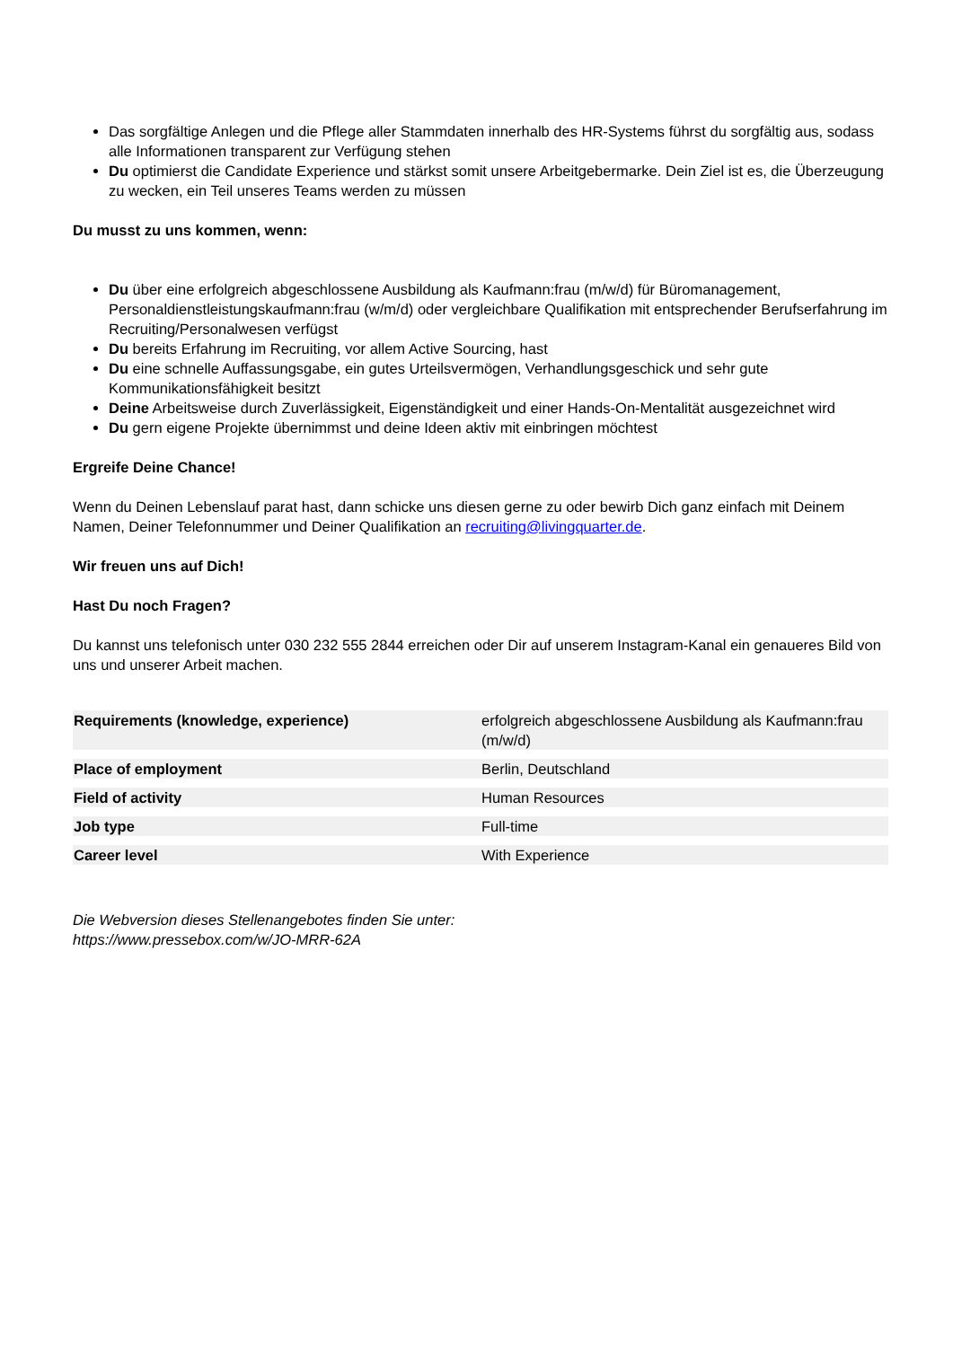Das sorgfältige Anlegen und die Pflege aller Stammdaten innerhalb des HR-Systems führst du sorgfältig aus, sodass alle Informationen transparent zur Verfügung stehen
Du optimierst die Candidate Experience und stärkst somit unsere Arbeitgebermarke. Dein Ziel ist es, die Überzeugung zu wecken, ein Teil unseres Teams werden zu müssen
Du musst zu uns kommen, wenn:
Du über eine erfolgreich abgeschlossene Ausbildung als Kaufmann:frau (m/w/d) für Büromanagement, Personaldienstleistungskaufmann:frau (w/m/d) oder vergleichbare Qualifikation mit entsprechender Berufserfahrung im Recruiting/Personalwesen verfügst
Du bereits Erfahrung im Recruiting, vor allem Active Sourcing, hast
Du eine schnelle Auffassungsgabe, ein gutes Urteilsvermögen, Verhandlungsgeschick und sehr gute Kommunikationsfähigkeit besitzt
Deine Arbeitsweise durch Zuverlässigkeit, Eigenständigkeit und einer Hands-On-Mentalität ausgezeichnet wird
Du gern eigene Projekte übernimmst und deine Ideen aktiv mit einbringen möchtest
Ergreife Deine Chance!
Wenn du Deinen Lebenslauf parat hast, dann schicke uns diesen gerne zu oder bewirb Dich ganz einfach mit Deinem Namen, Deiner Telefonnummer und Deiner Qualifikation an recruiting@livingquarter.de.
Wir freuen uns auf Dich!
Hast Du noch Fragen?
Du kannst uns telefonisch unter 030 232 555 2844 erreichen oder Dir auf unserem Instagram-Kanal ein genaueres Bild von uns und unserer Arbeit machen.
| Requirements (knowledge, experience) | erfolgreich abgeschlossene Ausbildung als Kaufmann:frau (m/w/d) |
| Place of employment | Berlin, Deutschland |
| Field of activity | Human Resources |
| Job type | Full-time |
| Career level | With Experience |
Die Webversion dieses Stellenangebotes finden Sie unter:
https://www.pressebox.com/w/JO-MRR-62A